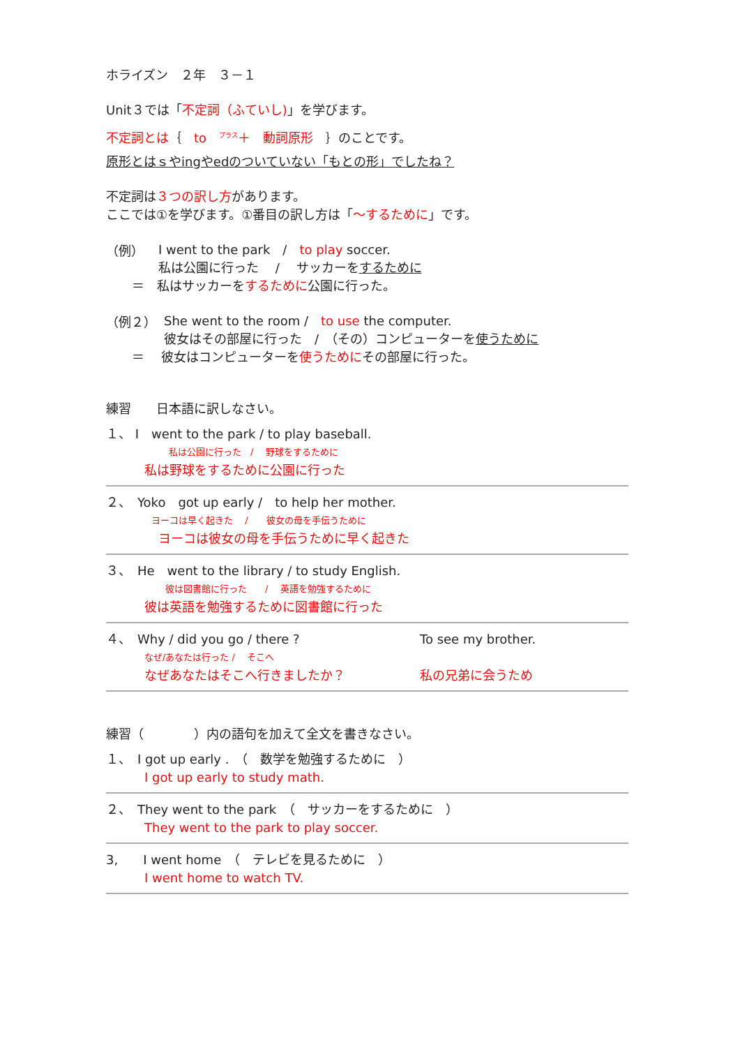ホライズン　２年　３－１
Unit３では「不定詞（ふていし)」を学びます。
不定詞とは｛　to　<sup>プラス</sup>＋　動詞原形　｝のことです。
原形とはｓやingやedのついていない「もとの形」でしたね？
不定詞は３つの訳し方があります。
ここでは①を学びます。①番目の訳し方は「～するために」です。
（例）
I went to the park　/　to play soccer.
私は公園に行った　 /　 サッカーをするために
＝　私はサッカーをするために公園に行った。
（例２）
She went to the room /　to use the computer.
彼女はその部屋に行った　/　（その）コンピューターを使うために
＝　 彼女はコンピューターを使うためにその部屋に行った。
練習　　日本語に訳しなさい。
１、 I　went to the park / to play baseball.
私は公園に行った　/　 野球をするために
私は野球をするために公園に行った
２、　Yoko　got up early /　to help her mother.
ヨーコは早く起きた　 /　　彼女の母を手伝うために
ヨーコは彼女の母を手伝うために早く起きた
３、　He　went to the library / to study English.
彼は図書館に行った　　/　 英語を勉強するために
彼は英語を勉強するために図書館に行った
４、　Why / did you go / there ?
なぜ/あなたは行った /　 そこへ
なぜあなたはそこへ行きましたか？
To see my brother.
私の兄弟に会うため
練習（　　　　）内の語句を加えて全文を書きなさい。
１、　I got up early .　（　数学を勉強するために　）
I got up early to study math.
２、　They went to the park　（　サッカーをするために　）
They went to the park to play soccer.
3,　　I went home　（　テレビを見るために　）
I went home to watch TV.